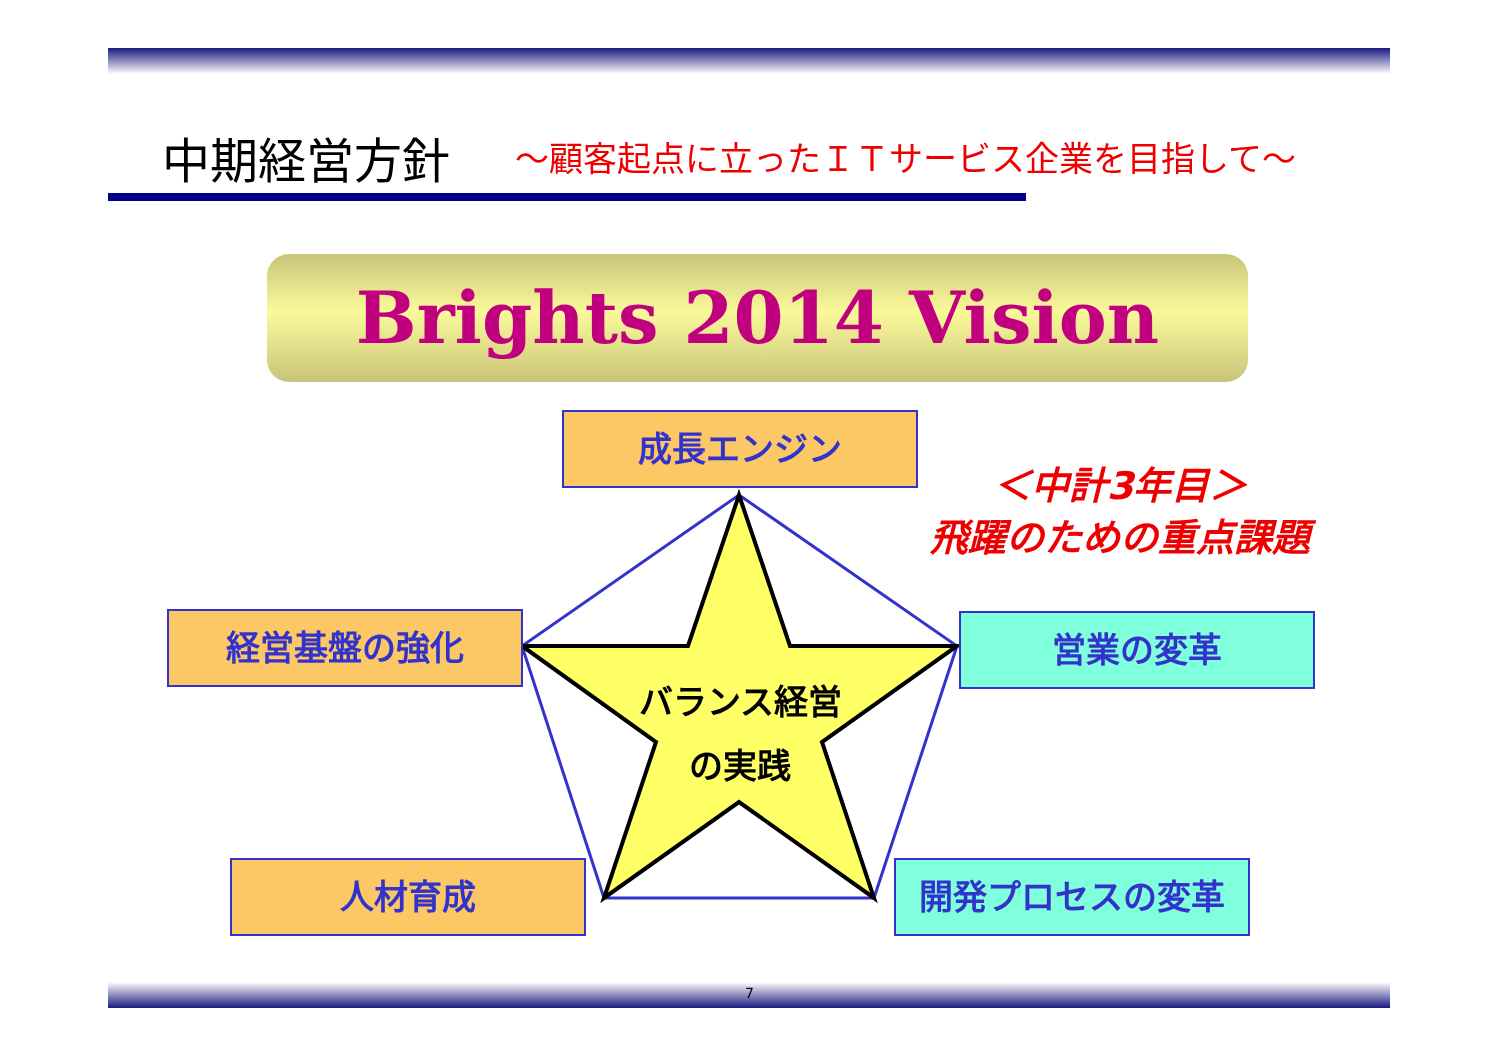中期経営方針 ～顧客起点に立ったＩＴサービス企業を目指して～
Brights 2014 Vision
成長エンジン
＜中計3年目＞
飛躍のための重点課題
経営基盤の強化 営業の変革
バランス経営
の実践
人材育成 開発プロセスの変革
7